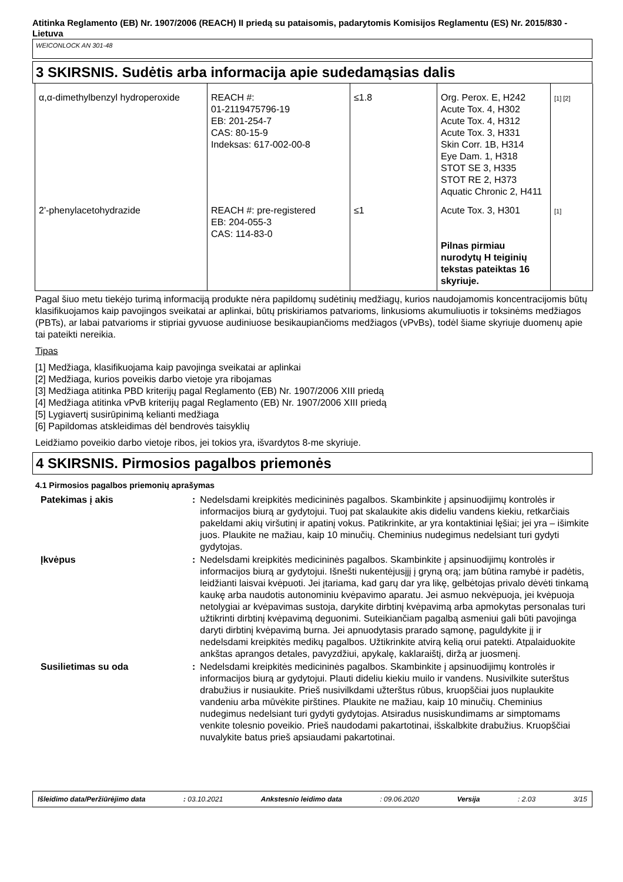Atitinka Reglamento (EB) Nr. 1907/2006 (REACH) II priedą su pataisomis, padarytomis Komisijos Reglamentu (ES) Nr. 2015/830 - Lietuva
WEICONLOCK AN 301-48
3 SKIRSNIS. Sudėtis arba informacija apie sudedamąsias dalis
| α,α-dimethylbenzyl hydroperoxide | REACH #: 01-2119475796-19 EB: 201-254-7 CAS: 80-15-9 Indeksas: 617-002-00-8 | ≤1.8 | Org. Perox. E, H242 Acute Tox. 4, H302 Acute Tox. 4, H312 Acute Tox. 3, H331 Skin Corr. 1B, H314 Eye Dam. 1, H318 STOT SE 3, H335 STOT RE 2, H373 Aquatic Chronic 2, H411 | [1] [2] |
| 2'-phenylacetohydrazide | REACH #: pre-registered EB: 204-055-3 CAS: 114-83-0 | ≤1 | Acute Tox. 3, H301 Pilnas pirmiau nurodytų H teiginių tekstas pateiktas 16 skyriuje. | [1] |
Pagal šiuo metu tiekėjo turimą informaciją produkte nėra papildomų sudėtinių medžiagų, kurios naudojamomis koncentracijomis būtų klasifikuojamos kaip pavojingos sveikatai ar aplinkai, būtų priskiriamos patvarioms, linkusioms akumuliuotis ir toksinėms medžiagos (PBTs), ar labai patvarioms ir stipriai gyvuose audiniuose besikaupiančioms medžiagos (vPvBs), todėl šiame skyriuje duomenų apie tai pateikti nereikia.
Tipas
[1] Medžiaga, klasifikuojama kaip pavojinga sveikatai ar aplinkai
[2] Medžiaga, kurios poveikis darbo vietoje yra ribojamas
[3] Medžiaga atitinka PBD kriterijų pagal Reglamento (EB) Nr. 1907/2006 XIII priedą
[4] Medžiaga atitinka vPvB kriterijų pagal Reglamento (EB) Nr. 1907/2006 XIII priedą
[5] Lygiavertį susirūpinimą kelianti medžiaga
[6] Papildomas atskleidimas dėl bendrovės taisyklių
Leidžiamo poveikio darbo vietoje ribos, jei tokios yra, išvardytos 8-me skyriuje.
4 SKIRSNIS. Pirmosios pagalbos priemonės
4.1 Pirmosios pagalbos priemonių aprašymas
| Patekimas į akis | : | Nedelsdami kreipkitės medicininės pagalbos. Skambinkite į apsinuodijimų kontrolės ir informacijos biurą ar gydytojui. Tuoj pat skalaukite akis dideliu vandens kiekiu, retkarčiais pakeldami akių viršutinį ir apatinį vokus. Patikrinkite, ar yra kontaktiniai lęšiai; jei yra – išimkite juos. Plaukite ne mažiau, kaip 10 minučių. Cheminius nudegimus nedelsiant turi gydyti gydytojas. |
| Įkvėpus | : | Nedelsdami kreipkitės medicininės pagalbos. Skambinkite į apsinuodijimų kontrolės ir informacijos biurą ar gydytojui. Išnešti nukentėjusįjį į gryną orą; jam būtina ramybė ir padėtis, leidžianti laisvai kvėpuoti. Jei įtariama, kad garų dar yra likę, gelbėtojas privalo dėvėti tinkamą kaukę arba naudotis autonominiu kvėpavimo aparatu. Jei asmuo nekvėpuoja, jei kvėpuoja netolygiai ar kvėpavimas sustoja, darykite dirbtinį kvėpavimą arba apmokytas personalas turi užtikrinti dirbtinį kvėpavimą deguonimi. Suteikiančiam pagalbą asmeniui gali būti pavojinga daryti dirbtinį kvėpavimą burna. Jei apnuodytasis prarado sąmonę, paguldykite jį ir nedelsdami kreipkitės medikų pagalbos. Užtikrinkite atvirą kelią orui patekti. Atpalaiduokite ankštas aprangos detales, pavyzdžiui, apykalę, kaklaraištį, diržą ar juosmenį. |
| Susilietimas su oda | : | Nedelsdami kreipkitės medicininės pagalbos. Skambinkite į apsinuodijimų kontrolės ir informacijos biurą ar gydytojui. Plauti dideliu kiekiu muilo ir vandens. Nusivilkite suterštus drabužius ir nusiaukite. Prieš nusivilkdami užterštus rūbus, kruopščiai juos nuplaukite vandeniu arba mūvėkite pirštines. Plaukite ne mažiau, kaip 10 minučių. Cheminius nudegimus nedelsiant turi gydyti gydytojas. Atsiradus nusiskundimams ar simptomams venkite tolesnio poveikio. Prieš naudodami pakartotinai, išskalbkite drabužius. Kruopščiai nuvalykite batus prieš apsiaudami pakartotinai. |
Išleidimo data/Peržiūrėjimo data: 03.10.2021 Ankstesnio leidimo data: 09.06.2020 Versija: 2.03 3/15